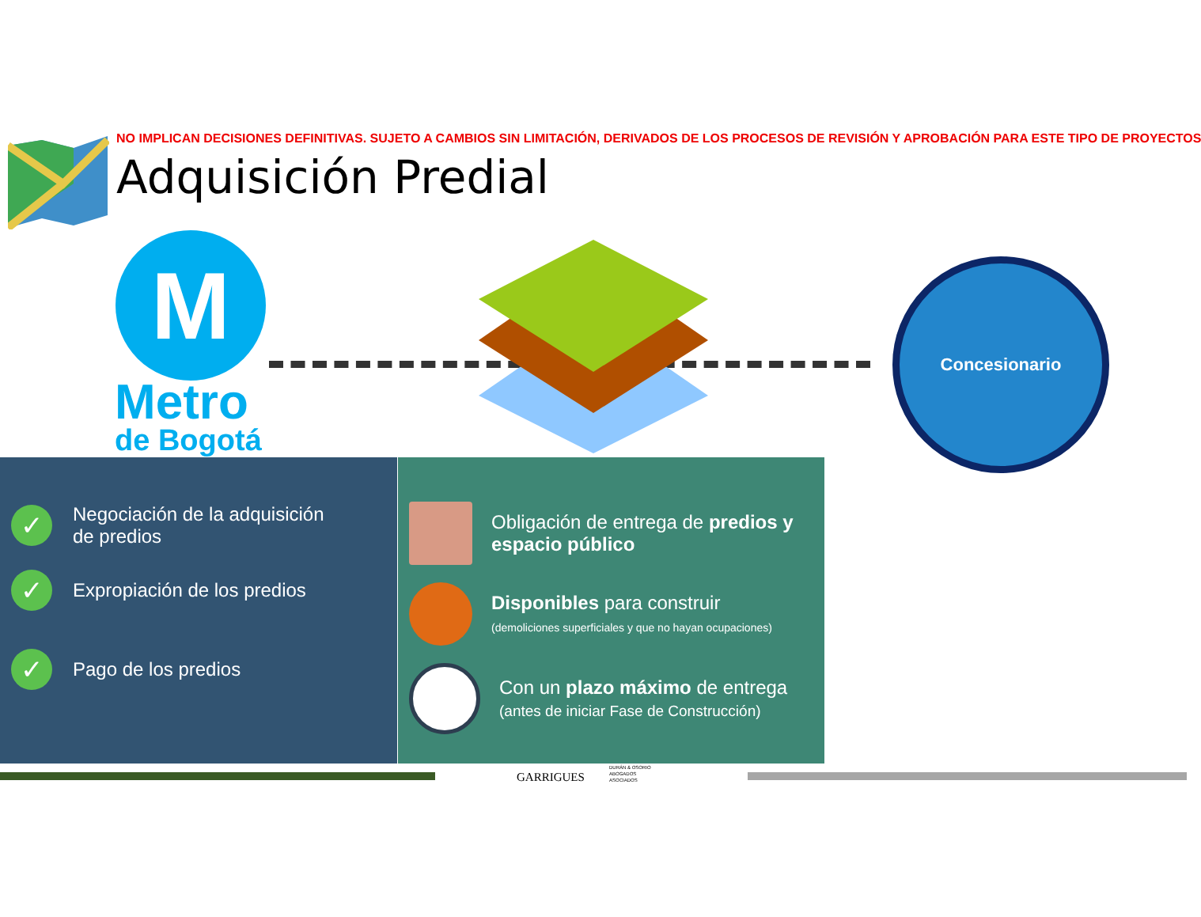NO IMPLICAN DECISIONES DEFINITIVAS. SUJETO A CAMBIOS SIN LIMITACIÓN, DERIVADOS DE LOS PROCESOS DE REVISIÓN Y APROBACIÓN PARA ESTE TIPO DE PROYECTOS
Adquisición Predial
M
Metro
de Bogotá
Concesionario
✓ Negociación de la adquisición
de predios
✓ Expropiación de los predios
✓ Pago de los predios
Obligación de entrega de predios y espacio público
Disponibles para construir
(demoliciones superficiales y que no hayan ocupaciones)
Con un plazo máximo de entrega
(antes de iniciar Fase de Construcción)
GARRIGUES
DURÁN & OSORIO
ABOGADOS
ASOCIADOS